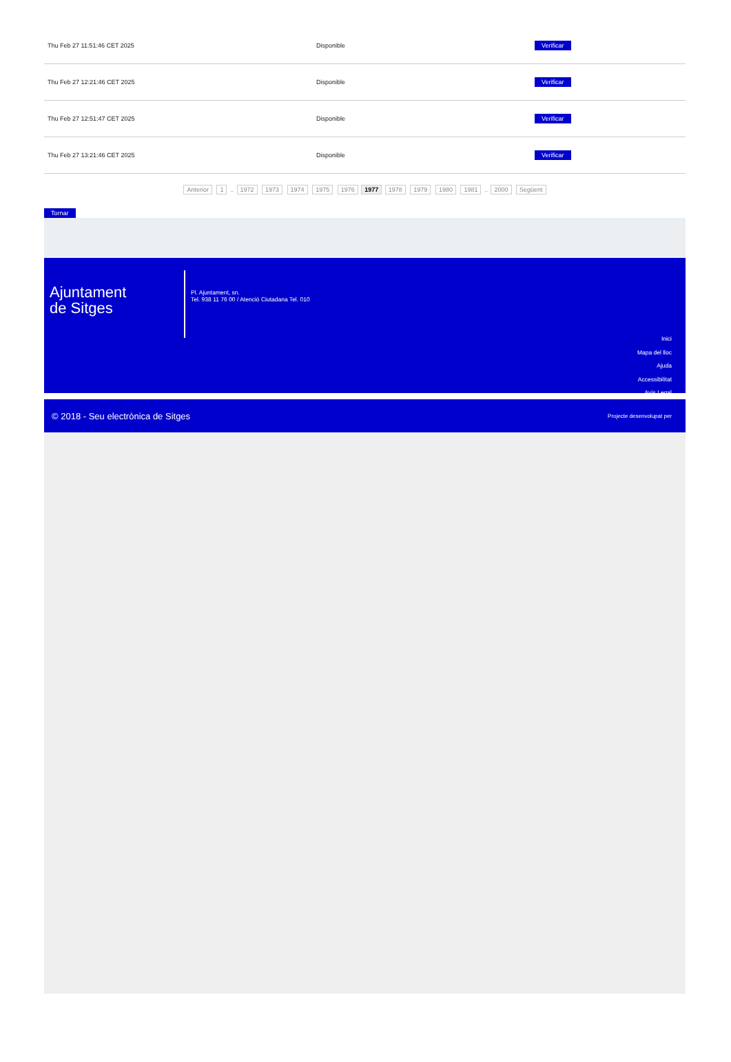| Thu Feb 27 11:51:46 CET 2025 | Disponible | Verificar |
| Thu Feb 27 12:21:46 CET 2025 | Disponible | Verificar |
| Thu Feb 27 12:51:47 CET 2025 | Disponible | Verificar |
| Thu Feb 27 13:21:46 CET 2025 | Disponible | Verificar |
Anterior 1 .. 1972 1973 1974 1975 1976 1977 1978 1979 1980 1981 .. 2000 Següent
Tornar
Ajuntament
de Sitges
Pl. Ajuntament, sn.
Tel. 938 11 76 00 / Atenció Ciutadana Tel. 010
Inici
Mapa del lloc
Ajuda
Accessibilitat
Avís Legal
© 2018 - Seu electrònica de Sitges Projecte desenvolupat per